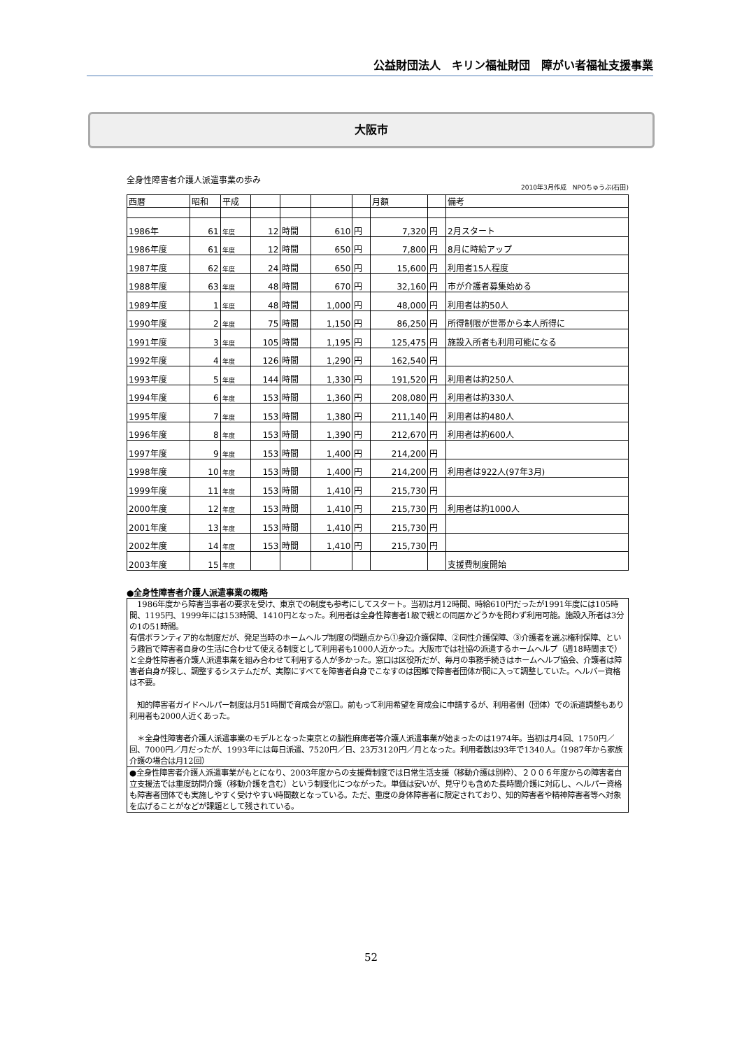公益財団法人　キリン福祉財団　障がい者福祉支援事業
大阪市
全身性障害者介護人派遣事業の歩み
2010年3月作成　NPOちゅうぶ(石田)
| 西暦 | 昭和 | 平成 | | | | | 月額 | | 備考 |
| 1986年 | 61 | 年度 | 12 | 時間 | 610 | 円 | 7,320 | 円 | 2月スタート |
| 1986年度 | 61 | 年度 | 12 | 時間 | 650 | 円 | 7,800 | 円 | 8月に時給アップ |
| 1987年度 | 62 | 年度 | 24 | 時間 | 650 | 円 | 15,600 | 円 | 利用者15人程度 |
| 1988年度 | 63 | 年度 | 48 | 時間 | 670 | 円 | 32,160 | 円 | 市が介護者募集始める |
| 1989年度 | 1 | 年度 | 48 | 時間 | 1,000 | 円 | 48,000 | 円 | 利用者は約50人 |
| 1990年度 | 2 | 年度 | 75 | 時間 | 1,150 | 円 | 86,250 | 円 | 所得制限が世帯から本人所得に |
| 1991年度 | 3 | 年度 | 105 | 時間 | 1,195 | 円 | 125,475 | 円 | 施設入所者も利用可能になる |
| 1992年度 | 4 | 年度 | 126 | 時間 | 1,290 | 円 | 162,540 | 円 | |
| 1993年度 | 5 | 年度 | 144 | 時間 | 1,330 | 円 | 191,520 | 円 | 利用者は約250人 |
| 1994年度 | 6 | 年度 | 153 | 時間 | 1,360 | 円 | 208,080 | 円 | 利用者は約330人 |
| 1995年度 | 7 | 年度 | 153 | 時間 | 1,380 | 円 | 211,140 | 円 | 利用者は約480人 |
| 1996年度 | 8 | 年度 | 153 | 時間 | 1,390 | 円 | 212,670 | 円 | 利用者は約600人 |
| 1997年度 | 9 | 年度 | 153 | 時間 | 1,400 | 円 | 214,200 | 円 | |
| 1998年度 | 10 | 年度 | 153 | 時間 | 1,400 | 円 | 214,200 | 円 | 利用者は922人(97年3月) |
| 1999年度 | 11 | 年度 | 153 | 時間 | 1,410 | 円 | 215,730 | 円 | |
| 2000年度 | 12 | 年度 | 153 | 時間 | 1,410 | 円 | 215,730 | 円 | 利用者は約1000人 |
| 2001年度 | 13 | 年度 | 153 | 時間 | 1,410 | 円 | 215,730 | 円 | |
| 2002年度 | 14 | 年度 | 153 | 時間 | 1,410 | 円 | 215,730 | 円 | |
| 2003年度 | 15 | 年度 | | | | | | | 支援費制度開始 |
●全身性障害者介護人派遣事業の概略
　1986年度から障害当事者の要求を受け、東京での制度も参考にしてスタート。当初は月12時間、時給610円だったが1991年度には105時間、1195円、1999年には153時間、1410円となった。利用者は全身性障害者1級で親との同居かどうかを問わず利用可能。施設入所者は3分の1の51時間。
有償ボランティア的な制度だが、発足当時のホームヘルプ制度の問題点から①身辺介護保障、②同性介護保障、③介護者を選ぶ権利保障、という趣旨で障害者自身の生活に合わせて使える制度として利用者も1000人近かった。大阪市では社協の派遣するホームヘルプ（週18時間まで）と全身性障害者介護人派遣事業を組み合わせて利用する人が多かった。窓口は区役所だが、毎月の事務手続きはホームヘルプ協会、介護者は障害者自身が探し、調整するシステムだが、実際にすべてを障害者自身でこなすのは困難で障害者団体が間に入って調整していた。ヘルパー資格は不要。
　知的障害者ガイドヘルパー制度は月51時間で育成会が窓口。前もって利用希望を育成会に申請するが、利用者側（団体）での派遣調整もあり利用者も2000人近くあった。
　＊全身性障害者介護人派遣事業のモデルとなった東京との脳性麻痺者等介護人派遣事業が始まったのは1974年。当初は月4回、1750円／回、7000円／月だったが、1993年には毎日派遣、7520円／日、23万3120円／月となった。利用者数は93年で1340人。（1987年から家族介護の場合は月12回）
●全身性障害者介護人派遣事業がもとになり、2003年度からの支援費制度では日常生活支援（移動介護は別枠）、２００６年度からの障害者自立支援法では重度訪問介護（移動介護を含む）という制度化につながった。単価は安いが、見守りも含めた長時間介護に対応し、ヘルパー資格も障害者団体でも実施しやすく受けやすい時間数となっている。ただ、重度の身体障害者に限定されており、知的障害者や精神障害者等へ対象を広げることがなどが課題として残されている。
52